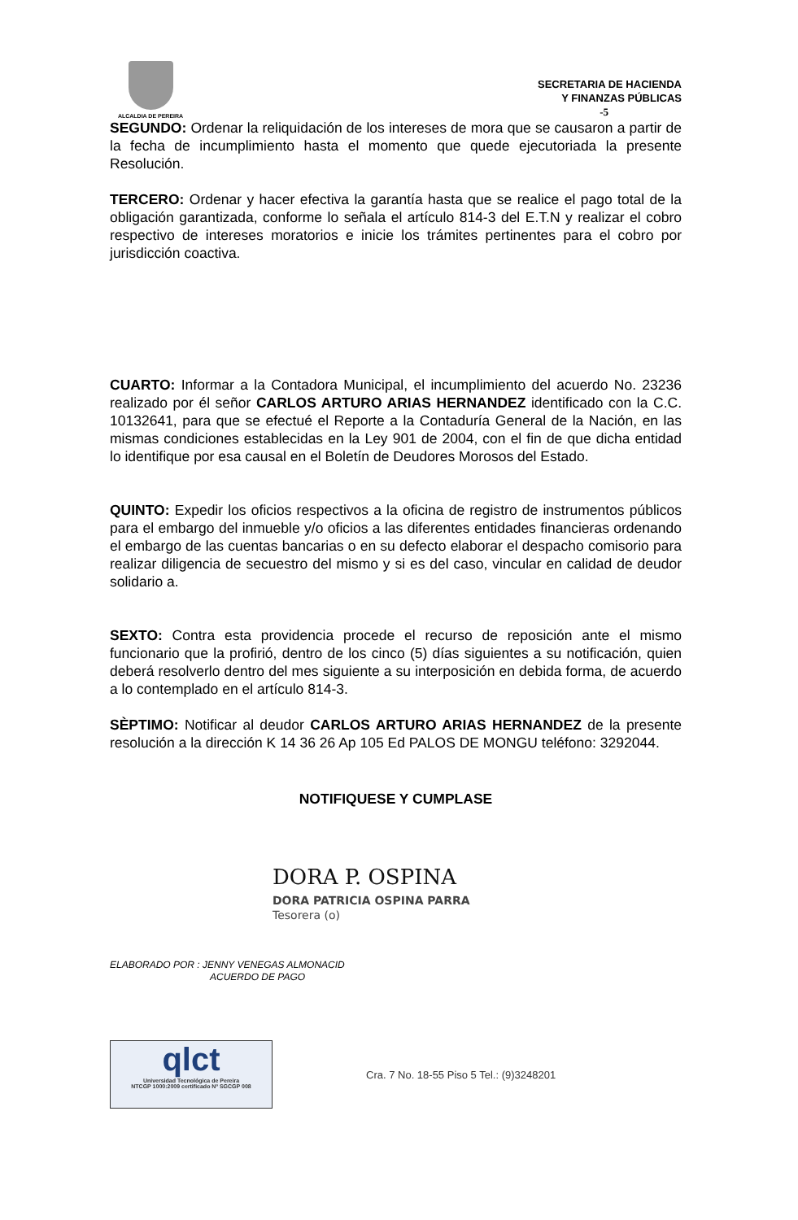ALCALDIA DE PEREIRA
SECRETARIA DE HACIENDA
Y FINANZAS PÚBLICAS
-5
SEGUNDO: Ordenar la reliquidación de los intereses de mora que se causaron a partir de la fecha de incumplimiento hasta el momento que quede ejecutoriada la presente Resolución.
TERCERO: Ordenar y hacer efectiva la garantía hasta que se realice el pago total de la obligación garantizada, conforme lo señala el artículo 814-3 del E.T.N y realizar el cobro respectivo de intereses moratorios e inicie los trámites pertinentes para el cobro por jurisdicción coactiva.
CUARTO: Informar a la Contadora Municipal, el incumplimiento del acuerdo No. 23236 realizado por él señor CARLOS ARTURO ARIAS HERNANDEZ identificado con la C.C. 10132641, para que se efectué el Reporte a la Contaduría General de la Nación, en las mismas condiciones establecidas en la Ley 901 de 2004, con el fin de que dicha entidad lo identifique por esa causal en el Boletín de Deudores Morosos del Estado.
QUINTO: Expedir los oficios respectivos a la oficina de registro de instrumentos públicos para el embargo del inmueble y/o oficios a las diferentes entidades financieras ordenando el embargo de las cuentas bancarias o en su defecto elaborar el despacho comisorio para realizar diligencia de secuestro del mismo y si es del caso, vincular en calidad de deudor solidario a.
SEXTO: Contra esta providencia procede el recurso de reposición ante el mismo funcionario que la profirió, dentro de los cinco (5) días siguientes a su notificación, quien deberá resolverlo dentro del mes siguiente a su interposición en debida forma, de acuerdo a lo contemplado en el artículo 814-3.
SÈPTIMO: Notificar al deudor CARLOS ARTURO ARIAS HERNANDEZ de la presente resolución a la dirección K 14 36 26 Ap 105 Ed PALOS DE MONGU teléfono: 3292044.
NOTIFIQUESE Y CUMPLASE
DORA P. OSPINA
DORA PATRICIA OSPINA PARRA
Tesorera (o)
ELABORADO POR : JENNY VENEGAS ALMONACID
ACUERDO DE PAGO
qlct
Universidad Tecnológica de Pereira
NTCGP 1000:2009 certificado Nº SGCGP 008
Cra. 7 No. 18-55 Piso 5 Tel.: (9)3248201